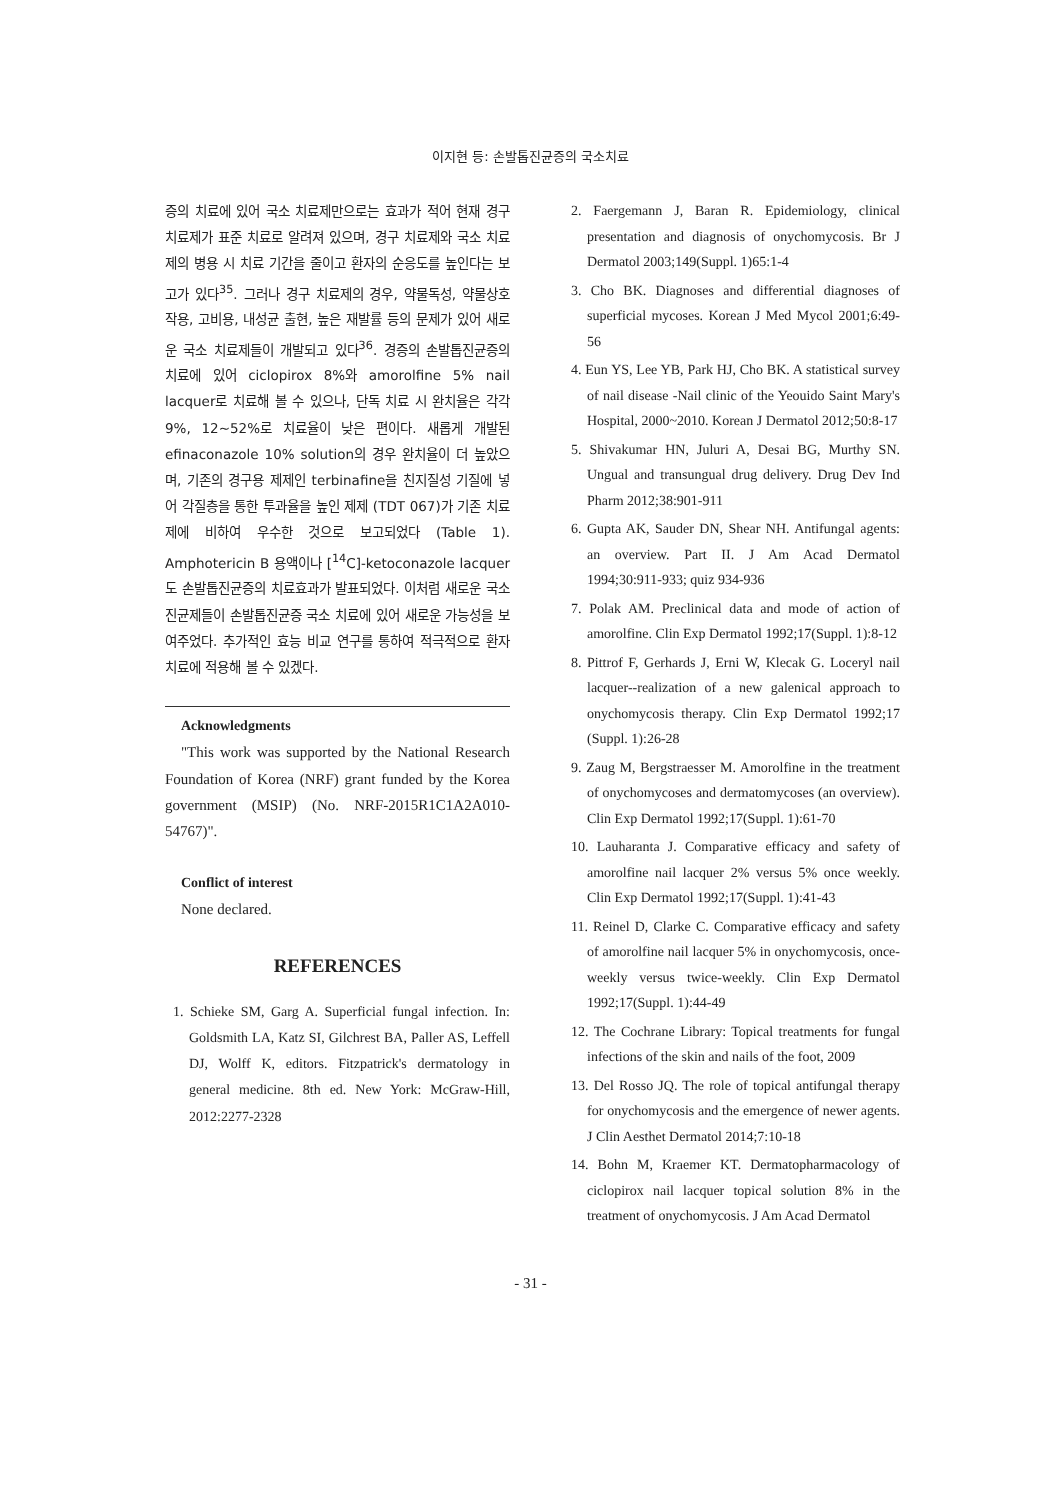이지현 등: 손발톱진균증의 국소치료
증의 치료에 있어 국소 치료제만으로는 효과가 적어 현재 경구 치료제가 표준 치료로 알려져 있으며, 경구 치료제와 국소 치료제의 병용 시 치료 기간을 줄이고 환자의 순응도를 높인다는 보고가 있다<sup>35</sup>. 그러나 경구 치료제의 경우, 약물독성, 약물상호작용, 고비용, 내성균 출현, 높은 재발률 등의 문제가 있어 새로운 국소 치료제들이 개발되고 있다<sup>36</sup>. 경증의 손발톱진균증의 치료에 있어 ciclopirox 8%와 amorolfine 5% nail lacquer로 치료해 볼 수 있으나, 단독 치료 시 완치율은 각각 9%, 12~52%로 치료율이 낮은 편이다. 새롭게 개발된 efinaconazole 10% solution의 경우 완치율이 더 높았으며, 기존의 경구용 제제인 terbinafine을 친지질성 기질에 넣어 각질층을 통한 투과율을 높인 제제 (TDT 067)가 기존 치료제에 비하여 우수한 것으로 보고되었다 (Table 1). Amphotericin B 용액이나 [<sup>14</sup>C]-ketoconazole lacquer도 손발톱진균증의 치료효과가 발표되었다. 이처럼 새로운 국소진균제들이 손발톱진균증 국소 치료에 있어 새로운 가능성을 보여주었다. 추가적인 효능 비교 연구를 통하여 적극적으로 환자 치료에 적용해 볼 수 있겠다.
Acknowledgments
"This work was supported by the National Research Foundation of Korea (NRF) grant funded by the Korea government (MSIP) (No. NRF-2015R1C1A2A010-54767)".
Conflict of interest
None declared.
REFERENCES
1. Schieke SM, Garg A. Superficial fungal infection. In: Goldsmith LA, Katz SI, Gilchrest BA, Paller AS, Leffell DJ, Wolff K, editors. Fitzpatrick's dermatology in general medicine. 8th ed. New York: McGraw-Hill, 2012:2277-2328
2. Faergemann J, Baran R. Epidemiology, clinical presentation and diagnosis of onychomycosis. Br J Dermatol 2003;149(Suppl. 1)65:1-4
3. Cho BK. Diagnoses and differential diagnoses of superficial mycoses. Korean J Med Mycol 2001;6:49-56
4. Eun YS, Lee YB, Park HJ, Cho BK. A statistical survey of nail disease -Nail clinic of the Yeouido Saint Mary's Hospital, 2000~2010. Korean J Dermatol 2012;50:8-17
5. Shivakumar HN, Juluri A, Desai BG, Murthy SN. Ungual and transungual drug delivery. Drug Dev Ind Pharm 2012;38:901-911
6. Gupta AK, Sauder DN, Shear NH. Antifungal agents: an overview. Part II. J Am Acad Dermatol 1994;30:911-933; quiz 934-936
7. Polak AM. Preclinical data and mode of action of amorolfine. Clin Exp Dermatol 1992;17(Suppl. 1):8-12
8. Pittrof F, Gerhards J, Erni W, Klecak G. Loceryl nail lacquer--realization of a new galenical approach to onychomycosis therapy. Clin Exp Dermatol 1992;17 (Suppl. 1):26-28
9. Zaug M, Bergstraesser M. Amorolfine in the treatment of onychomycoses and dermatomycoses (an overview). Clin Exp Dermatol 1992;17(Suppl. 1):61-70
10. Lauharanta J. Comparative efficacy and safety of amorolfine nail lacquer 2% versus 5% once weekly. Clin Exp Dermatol 1992;17(Suppl. 1):41-43
11. Reinel D, Clarke C. Comparative efficacy and safety of amorolfine nail lacquer 5% in onychomycosis, once-weekly versus twice-weekly. Clin Exp Dermatol 1992;17(Suppl. 1):44-49
12. The Cochrane Library: Topical treatments for fungal infections of the skin and nails of the foot, 2009
13. Del Rosso JQ. The role of topical antifungal therapy for onychomycosis and the emergence of newer agents. J Clin Aesthet Dermatol 2014;7:10-18
14. Bohn M, Kraemer KT. Dermatopharmacology of ciclopirox nail lacquer topical solution 8% in the treatment of onychomycosis. J Am Acad Dermatol
- 31 -